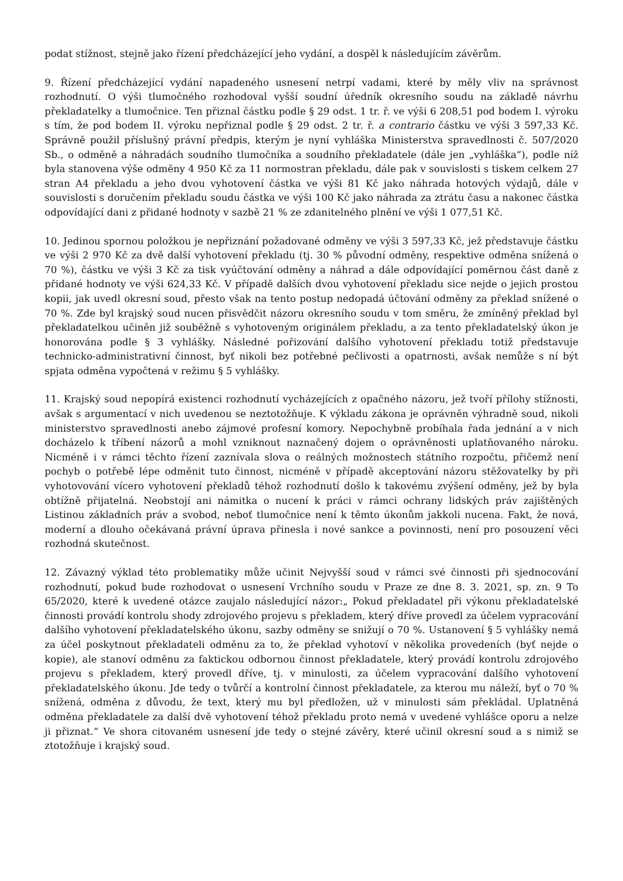podat stížnost, stejně jako řízení předcházející jeho vydání, a dospěl k následujícím závěrům.
9. Řízení předcházející vydání napadeného usnesení netrpí vadami, které by měly vliv na správnost rozhodnutí. O výši tlumočného rozhodoval vyšší soudní úředník okresního soudu na základě návrhu překladatelky a tlumočnice. Ten přiznal částku podle § 29 odst. 1 tr. ř. ve výši 6 208,51 pod bodem I. výroku s tím, že pod bodem II. výroku nepřiznal podle § 29 odst. 2 tr. ř. a contrario částku ve výši 3 597,33 Kč. Správně použil příslušný právní předpis, kterým je nyní vyhláška Ministerstva spravedlnosti č. 507/2020 Sb., o odměně a náhradách soudního tlumočníka a soudního překladatele (dále jen „vyhláška“), podle níž byla stanovena výše odměny 4 950 Kč za 11 normostran překladu, dále pak v souvislosti s tiskem celkem 27 stran A4 překladu a jeho dvou vyhotovení částka ve výši 81 Kč jako náhrada hotových výdajů, dále v souvislosti s doručením překladu soudu částka ve výši 100 Kč jako náhrada za ztrátu času a nakonec částka odpovídající dani z přidané hodnoty v sazbě 21 % ze zdanitelného plnění ve výši 1 077,51 Kč.
10. Jedinou spornou položkou je nepřiznání požadované odměny ve výši 3 597,33 Kč, jež představuje částku ve výši 2 970 Kč za dvě další vyhotovení překladu (tj. 30 % původní odměny, respektive odměna snížená o 70 %), částku ve výši 3 Kč za tisk vyúčtování odměny a náhrad a dále odpovídající poměrnou část daně z přidané hodnoty ve výši 624,33 Kč. V případě dalších dvou vyhotovení překladu sice nejde o jejich prostou kopii, jak uvedl okresní soud, přesto však na tento postup nedopadá účtování odměny za překlad snížené o 70 %. Zde byl krajský soud nucen přisvědčit názoru okresního soudu v tom směru, že zmíněný překlad byl překladatelkou učiněn již souběžně s vyhotoveným originálem překladu, a za tento překladatelský úkon je honorována podle § 3 vyhlášky. Následné pořizování dalšího vyhotovení překladu totiž představuje technicko-administrativní činnost, byť nikoli bez potřebné pečlivosti a opatrnosti, avšak nemůže s ní být spjata odměna vypočtená v režimu § 5 vyhlášky.
11. Krajský soud nepopírá existenci rozhodnutí vycházejících z opačného názoru, jež tvoří přílohy stížnosti, avšak s argumentací v nich uvedenou se neztotožňuje. K výkladu zákona je oprávněn výhradně soud, nikoli ministerstvo spravedlnosti anebo zájmové profesní komory. Nepochybně probíhala řada jednání a v nich docházelo k tříbení názorů a mohl vzniknout naznačený dojem o oprávněnosti uplatňovaného nároku. Nicméně i v rámci těchto řízení zaznívala slova o reálných možnostech státního rozpočtu, přičemž není pochyb o potřebě lépe odměnit tuto činnost, nicméně v případě akceptování názoru stěžovatelky by při vyhotovování vícero vyhotovení překladů téhož rozhodnutí došlo k takovému zvýšení odměny, jež by byla obtížně přijatelná. Neobstojí ani námitka o nucení k práci v rámci ochrany lidských práv zajištěných Listinou základních práv a svobod, neboť tlumočnice není k těmto úkonům jakkoli nucena. Fakt, že nová, moderní a dlouho očekávaná právní úprava přinesla i nové sankce a povinnosti, není pro posouzení věci rozhodná skutečnost.
12. Závazný výklad této problematiky může učinit Nejvyšší soud v rámci své činnosti při sjednocování rozhodnutí, pokud bude rozhodovat o usnesení Vrchního soudu v Praze ze dne 8. 3. 2021, sp. zn. 9 To 65/2020, které k uvedené otázce zaujalo následující názor:„ Pokud překladatel při výkonu překladatelské činnosti provádí kontrolu shody zdrojového projevu s překladem, který dříve provedl za účelem vypracování dalšího vyhotovení překladatelského úkonu, sazby odměny se snižují o 70 %. Ustanovení § 5 vyhlášky nemá za účel poskytnout překladateli odměnu za to, že překlad vyhotoví v několika provedeních (byť nejde o kopie), ale stanoví odměnu za faktickou odbornou činnost překladatele, který provádí kontrolu zdrojového projevu s překladem, který provedl dříve, tj. v minulosti, za účelem vypracování dalšího vyhotovení překladatelského úkonu. Jde tedy o tvůrčí a kontrolní činnost překladatele, za kterou mu náleží, byť o 70 % snížená, odměna z důvodu, že text, který mu byl předložen, už v minulosti sám překládal. Uplatněná odměna překladatele za další dvě vyhotovení téhož překladu proto nemá v uvedené vyhlášce oporu a nelze ji přiznat.“ Ve shora citovaném usnesení jde tedy o stejné závěry, které učinil okresní soud a s nimiž se ztotožňuje i krajský soud.